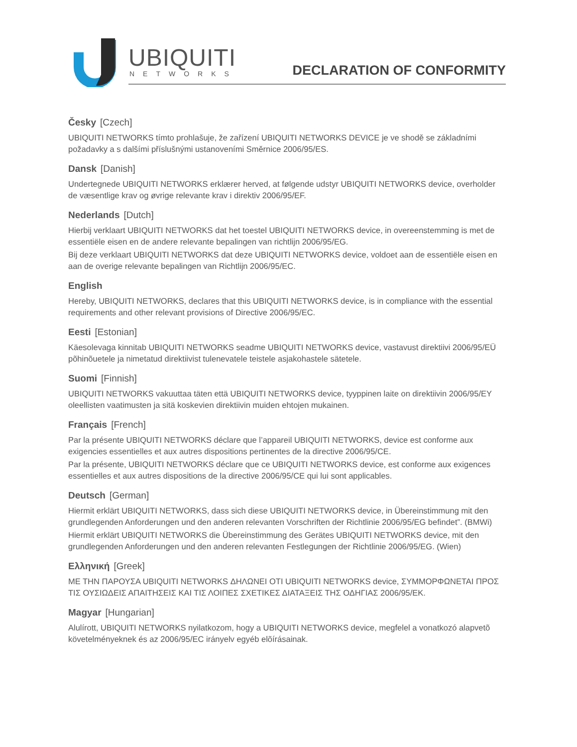UBIQUITI
NETWORKS DECLARATION OF CONFORMITY
Česky [Czech]
UBIQUITI NETWORKS tímto prohlašuje, že zařízení UBIQUITI NETWORKS DEVICE je ve shodě se základními požadavky a s dalšími příslušnými ustanoveními Směrnice 2006/95/ES.
Dansk [Danish]
Undertegnede UBIQUITI NETWORKS erklærer herved, at følgende udstyr UBIQUITI NETWORKS device, overholder de væsentlige krav og øvrige relevante krav i direktiv 2006/95/EF.
Nederlands [Dutch]
Hierbij verklaart UBIQUITI NETWORKS dat het toestel UBIQUITI NETWORKS device, in overeenstemming is met de essentiële eisen en de andere relevante bepalingen van richtlijn 2006/95/EG.
Bij deze verklaart UBIQUITI NETWORKS dat deze UBIQUITI NETWORKS device, voldoet aan de essentiële eisen en aan de overige relevante bepalingen van Richtlijn 2006/95/EC.
English
Hereby, UBIQUITI NETWORKS, declares that this UBIQUITI NETWORKS device, is in compliance with the essential requirements and other relevant provisions of Directive 2006/95/EC.
Eesti [Estonian]
Käesolevaga kinnitab UBIQUITI NETWORKS seadme UBIQUITI NETWORKS device, vastavust direktiivi 2006/95/EÜ põhinõuetele ja nimetatud direktiivist tulenevatele teistele asjakohastele sätetele.
Suomi [Finnish]
UBIQUITI NETWORKS vakuuttaa täten että UBIQUITI NETWORKS device, tyyppinen laite on direktiivin 2006/95/EY oleellisten vaatimusten ja sitä koskevien direktiivin muiden ehtojen mukainen.
Français [French]
Par la présente UBIQUITI NETWORKS déclare que l’appareil UBIQUITI NETWORKS, device est conforme aux exigencies essentielles et aux autres dispositions pertinentes de la directive 2006/95/CE.
Par la présente, UBIQUITI NETWORKS déclare que ce UBIQUITI NETWORKS device, est conforme aux exigences essentielles et aux autres dispositions de la directive 2006/95/CE qui lui sont applicables.
Deutsch [German]
Hiermit erklärt UBIQUITI NETWORKS, dass sich diese UBIQUITI NETWORKS device, in Übereinstimmung mit den grundlegenden Anforderungen und den anderen relevanten Vorschriften der Richtlinie 2006/95/EG befindet”. (BMWi)
Hiermit erklärt UBIQUITI NETWORKS die Übereinstimmung des Gerätes UBIQUITI NETWORKS device, mit den grundlegenden Anforderungen und den anderen relevanten Festlegungen der Richtlinie 2006/95/EG. (Wien)
Ελληνική [Greek]
ΜΕ ΤΗΝ ΠΑΡΟΥΣΑ UBIQUITI NETWORKS ΔΗΛΩΝΕΙ ΟΤΙ UBIQUITI NETWORKS device, ΣΥΜΜΟΡΦΩΝΕΤΑΙ ΠΡΟΣ ΤΙΣ ΟΥΣΙΩΔΕΙΣ ΑΠΑΙΤΗΣΕΙΣ ΚΑΙ ΤΙΣ ΛΟΙΠΕΣ ΣΧΕΤΙΚΕΣ ΔΙΑΤΑΞΕΙΣ ΤΗΣ ΟΔΗΓΙΑΣ 2006/95/ΕΚ.
Magyar [Hungarian]
Alulírott, UBIQUITI NETWORKS nyilatkozom, hogy a UBIQUITI NETWORKS device, megfelel a vonatkozó alapvetõ követelményeknek és az 2006/95/EC irányelv egyéb elõírásainak.